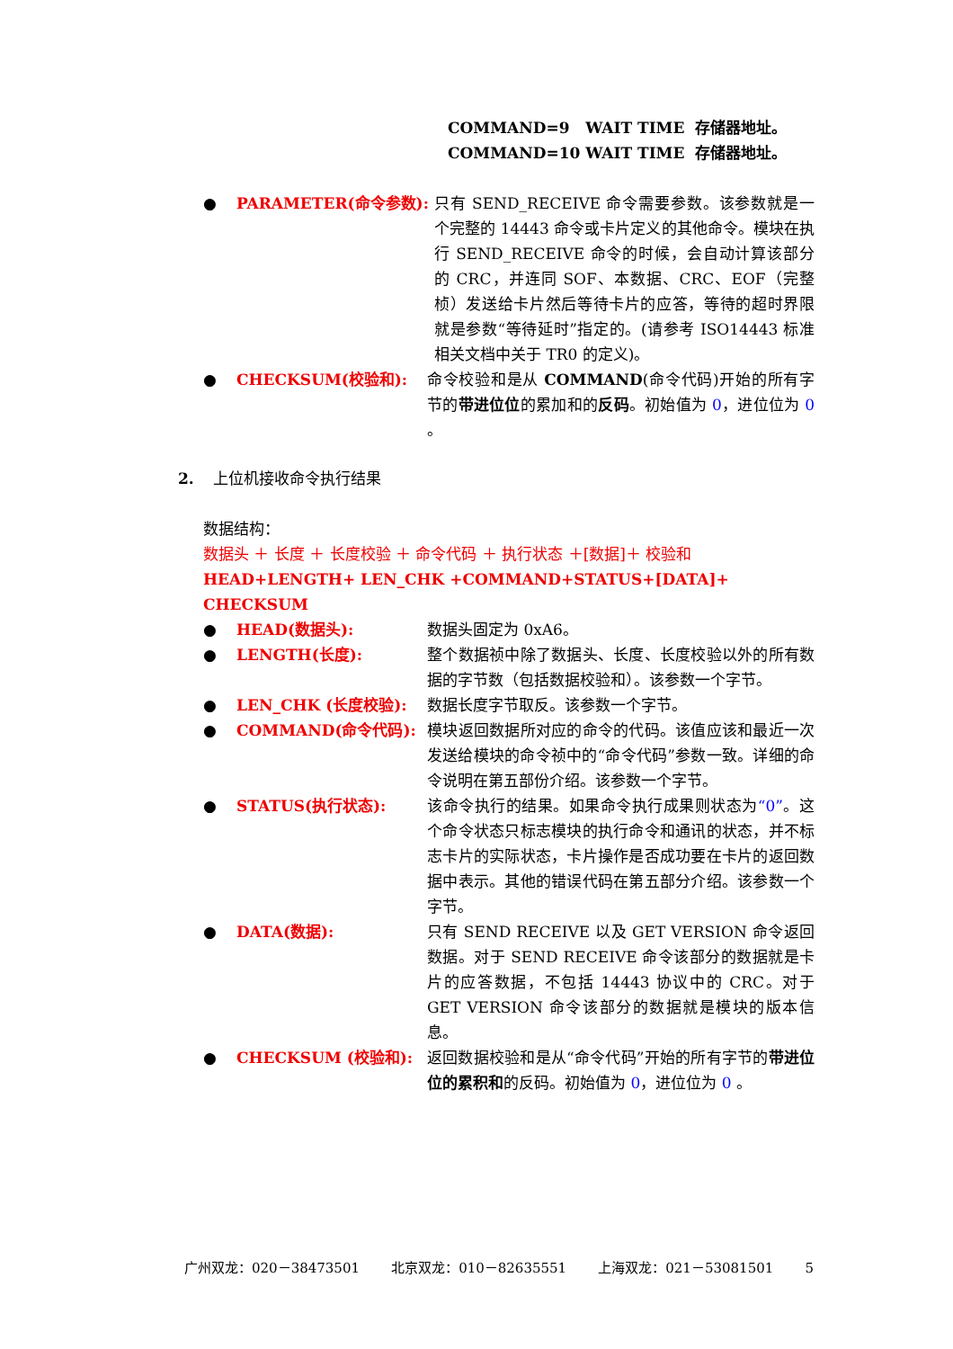COMMAND=9 WAIT TIME 存储器地址。
COMMAND=10 WAIT TIME 存储器地址。
● PARAMETER(命令参数): 只有 SEND_RECEIVE 命令需要参数。该参数就是一个完整的 14443 命令或卡片定义的其他命令。模块在执行 SEND_RECEIVE 命令的时候，会自动计算该部分的 CRC，并连同 SOF、本数据、CRC、EOF（完整桢）发送给卡片然后等待卡片的应答，等待的超时界限就是参数“等待延时”指定的。(请参考 ISO14443 标准相关文档中关于 TR0 的定义)。
● CHECKSUM(校验和): 命令校验和是从 COMMAND(命令代码)开始的所有字节的带进位位的累加和的反码。初始值为 0，进位位为 0 。
2. 上位机接收命令执行结果
数据结构：
数据头 ＋ 长度 ＋ 长度校验 ＋ 命令代码 ＋ 执行状态 ＋[数据]＋ 校验和
HEAD+LENGTH+ LEN_CHK +COMMAND+STATUS+[DATA]+ CHECKSUM
● HEAD(数据头): 数据头固定为 0xA6。
● LENGTH(长度): 整个数据祯中除了数据头、长度、长度校验以外的所有数据的字节数（包括数据校验和）。该参数一个字节。
● LEN_CHK (长度校验): 数据长度字节取反。该参数一个字节。
● COMMAND(命令代码): 模块返回数据所对应的命令的代码。该值应该和最近一次发送给模块的命令祯中的“命令代码”参数一致。详细的命令说明在第五部份介绍。该参数一个字节。
● STATUS(执行状态): 该命令执行的结果。如果命令执行成果则状态为“0”。这个命令状态只标志模块的执行命令和通讯的状态，并不标志卡片的实际状态，卡片操作是否成功要在卡片的返回数据中表示。其他的错误代码在第五部分介绍。该参数一个字节。
● DATA(数据): 只有 SEND RECEIVE 以及 GET VERSION 命令返回数据。对于 SEND RECEIVE 命令该部分的数据就是卡片的应答数据，不包括 14443 协议中的 CRC。对于 GET VERSION 命令该部分的数据就是模块的版本信息。
● CHECKSUM (校验和): 返回数据校验和是从“命令代码”开始的所有字节的带进位位的累积和的反码。初始值为 0，进位位为 0 。
广州双龙：020－38473501 北京双龙：010－82635551 上海双龙：021－53081501 5